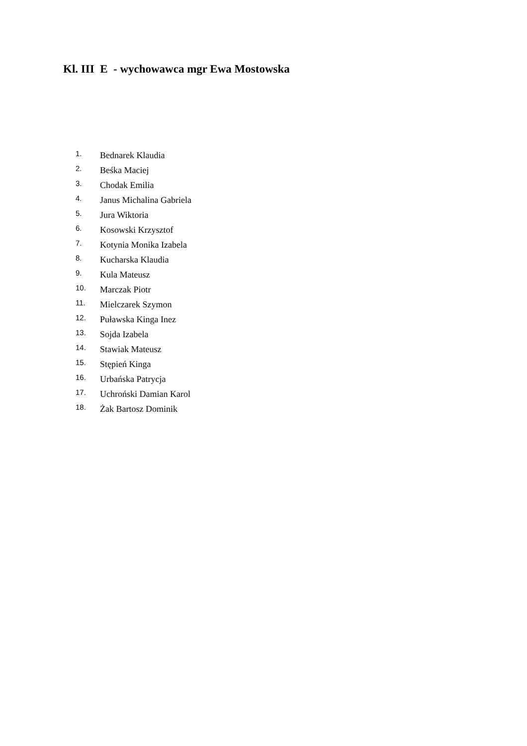Kl. III E - wychowawca mgr Ewa Mostowska
1. Bednarek Klaudia
2. Beśka Maciej
3. Chodak Emilia
4. Janus Michalina Gabriela
5. Jura Wiktoria
6. Kosowski Krzysztof
7. Kotynia Monika Izabela
8. Kucharska Klaudia
9. Kula Mateusz
10. Marczak Piotr
11. Mielczarek Szymon
12. Puławska Kinga Inez
13. Sojda Izabela
14. Stawiak Mateusz
15. Stępień Kinga
16. Urbańska Patrycja
17. Uchroński Damian Karol
18. Żak Bartosz Dominik